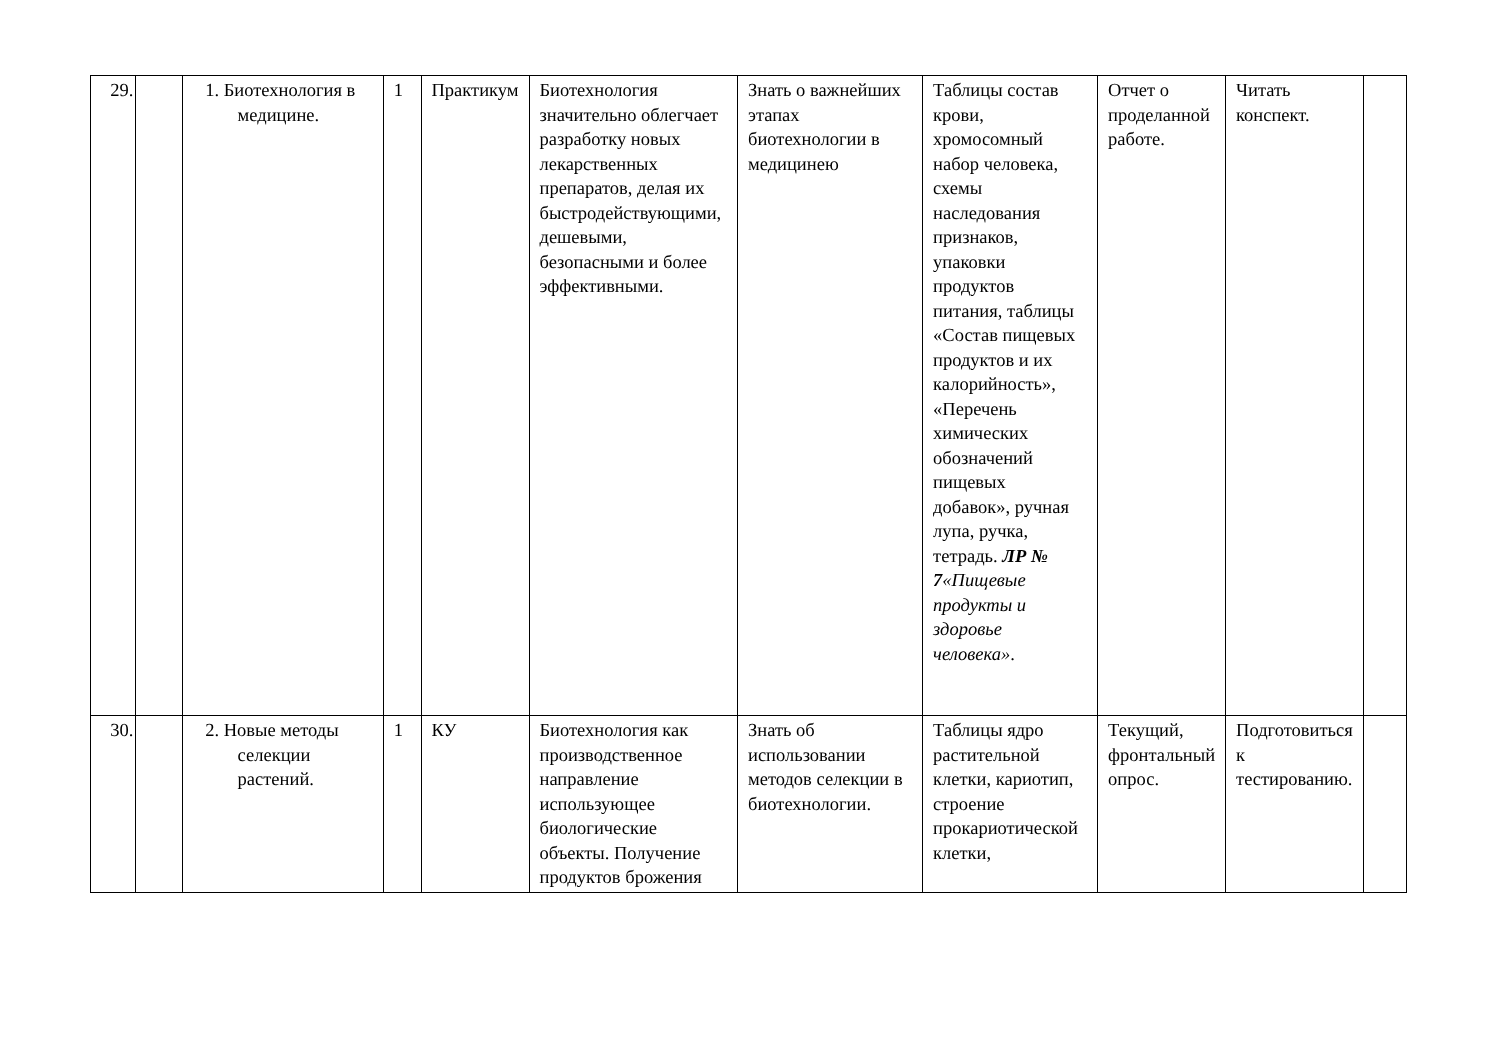| 29. | | 1. Биотехнология в медицине. | 1 | Практикум | Биотехнология значительно облегчает разработку новых лекарственных препаратов, делая их быстродействующими, дешевыми, безопасными и более эффективными. | Знать о важнейших этапах биотехнологии в медицинею | Таблицы состав крови, хромосомный набор человека, схемы наследования признаков, упаковки продуктов питания, таблицы «Состав пищевых продуктов и их калорийность», «Перечень химических обозначений пищевых добавок», ручная лупа, ручка, тетрадь. ЛР № 7 «Пищевые продукты и здоровье человека» . | Отчет о проделанной работе. | Читать конспект. | |
| 30. | | 2. Новые методы селекции растений. | 1 | КУ | Биотехнология как производственное направление использующее биологические объекты. Получение продуктов брожения | Знать об использовании методов селекции в биотехнологии. | Таблицы ядро растительной клетки, кариотип, строение прокариотической клетки, | Текущий, фронтальный опрос. | Подготовиться к тестированию. | |